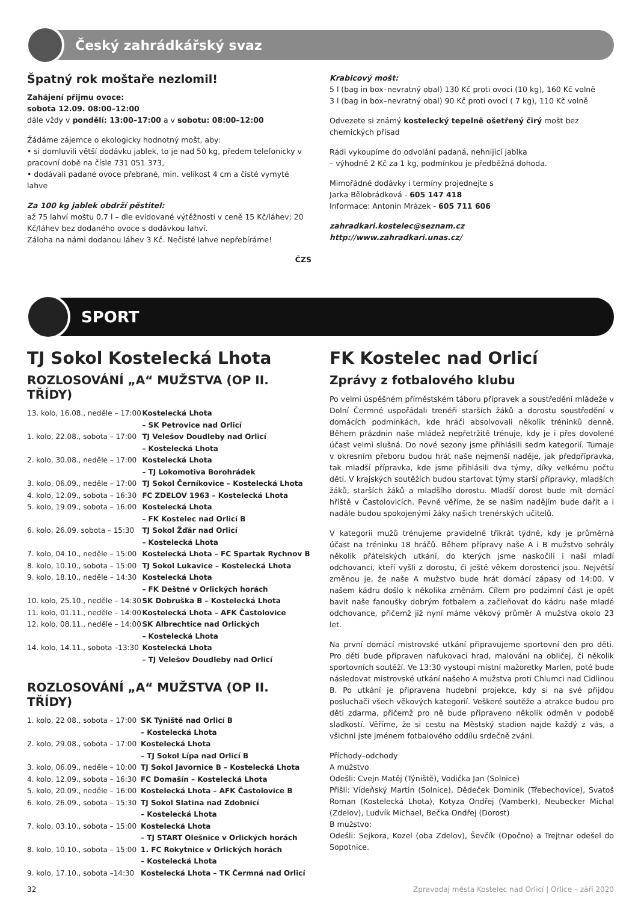Český zahrádkářský svaz
Špatný rok moštaře nezlomil!
Zahájení přijmu ovoce:
sobota 12.09. 08:00–12:00
dále vždy v pondělí: 13:00–17:00 a v sobotu: 08:00–12:00
Žádáme zájemce o ekologicky hodnotný mošt, aby:
• si domluvili větší dodávku jablek, to je nad 50 kg, předem telefonicky v pracovní době na čísle 731 051 373,
• dodávali padané ovoce přebrané, min. velikost 4 cm a čisté vymyté lahve
Za 100 kg jablek obdrží pěstitel:
až 75 lahví moštu 0,7 l – dle evidované výtěžnosti v ceně 15 Kč/láhev; 20 Kč/láhev bez dodaného ovoce s dodávkou lahví.
Záloha na námi dodanou láhev 3 Kč. Nečisté lahve nepřebíráme!
ČZS
Krabicový mošt:
5 l (bag in box–nevratný obal) 130 Kč proti ovoci (10 kg), 160 Kč volně
3 l (bag in box–nevratný obal) 90 Kč proti ovoci ( 7 kg), 110 Kč volně
Odvezete si známý kostelecký tepelně ošetřený čirý mošt bez chemických přísad
Rádi vykoupíme do odvolání padaná, nehnijící jablka
– výhodně 2 Kč za 1 kg, podmínkou je předběžná dohoda.
Mimořádné dodávky i termíny projednejte s
Jarka Bělobrádková - 605 147 418
Informace: Antonín Mrázek - 605 711 606
zahradkari.kostelec@seznam.cz
http://www.zahradkari.unas.cz/
SPORT
TJ Sokol Kostelecká Lhota
ROZLOSOVÁNÍ „A“ MUŽSTVA (OP II. TŘÍDY)
| 13. kolo, 16.08., neděle – 17:00 | Kostelecká Lhota – SK Petrovice nad Orlicí |
| 1. kolo, 22.08., sobota – 17:00 | TJ Velešov Doudleby nad Orlicí – Kostelecká Lhota |
| 2. kolo, 30.08., neděle – 17:00 | Kostelecká Lhota – TJ Lokomotiva Borohrádek |
| 3. kolo, 06.09., neděle – 17:00 | TJ Sokol Černíkovice – Kostelecká Lhota |
| 4. kolo, 12.09., sobota – 16:30 | FC ZDELOV 1963 – Kostelecká Lhota |
| 5. kolo, 19.09., sobota – 16:00 | Kostelecká Lhota – FK Kostelec nad Orlicí B |
| 6. kolo, 26.09. sobota – 15:30 | TJ Sokol Žďár nad Orlicí – Kostelecká Lhota |
| 7. kolo, 04.10., neděle – 15:00 | Kostelecká Lhota – FC Spartak Rychnov B |
| 8. kolo, 10.10., sobota – 15:00 | TJ Sokol Lukavice – Kostelecká Lhota |
| 9. kolo, 18.10., neděle – 14:30 | Kostelecká Lhota – FK Deštné v Orlických horách |
| 10. kolo, 25.10., neděle – 14:30 | SK Dobruška B – Kostelecká Lhota |
| 11. kolo, 01.11., neděle – 14:00 | Kostelecká Lhota – AFK Častolovice |
| 12. kolo, 08.11., neděle – 14:00 | SK Albrechtice nad Orlických – Kostelecká Lhota |
| 14. kolo, 14.11., sobota –13:30 | Kostelecká Lhota – TJ Velešov Doudleby nad Orlicí |
ROZLOSOVÁNÍ „A“ MUŽSTVA (OP II. TŘÍDY)
| 1. kolo, 22 08., sobota – 17:00 | SK Týniště nad Orlicí B – Kostelecká Lhota |
| 2. kolo, 29.08., sobota – 17:00 | Kostelecká Lhota – TJ Sokol Lípa nad Orlicí B |
| 3. kolo, 06.09., neděle – 10:00 | TJ Sokol Javornice B – Kostelecká Lhota |
| 4. kolo, 12.09., sobota – 16:30 | FC Domašín – Kostelecká Lhota |
| 5. kolo, 20.09., neděle – 16:00 | Kostelecká Lhota – AFK Častolovice B |
| 6. kolo, 26.09., sobota – 15:30 | TJ Sokol Slatina nad Zdobnicí – Kostelecká Lhota |
| 7. kolo, 03.10., sobota – 15:00 | Kostelecká Lhota – TJ START Olešnice v Orlických horách |
| 8. kolo, 10.10., sobota – 15:00 | 1. FC Rokytnice v Orlických horách – Kostelecká Lhota |
| 9. kolo, 17.10., sobota –14:30 | Kostelecká Lhota – TK Čermná nad Orlicí |
FK Kostelec nad Orlicí
Zprávy z fotbalového klubu
Po velmi úspěšném příměstském táboru přípravek a soustředění mládeže v Dolní Čermné uspořádali trenéři starších žáků a dorostu soustředění v domácích podmínkách, kde hráči absolvovali několik tréninků denně. Během prázdnin naše mládež nepřetržitě trénuje, kdy je i přes dovolené účast velmi slušná. Do nové sezony jsme přihlásili sedm kategorií. Turnaje v okresním přeboru budou hrát naše nejmenší naděje, jak předpřípravka, tak mladší přípravka, kde jsme přihlásili dva týmy, díky velkému počtu dětí. V krajských soutěžích budou startovat týmy starší přípravky, mladších žáků, starších žáků a mladšího dorostu. Mladší dorost bude mít domácí hřiště v Častolovicích. Pevně věříme, že se našim nadějím bude dařit a i nadále budou spokojenými žáky našich trenérských učitelů.
V kategorii mužů trénujeme pravidelně třikrát týdně, kdy je průměrná účast na tréninku 18 hráčů. Během přípravy naše A i B mužstvo sehrály několik přátelských utkání, do kterých jsme naskočili i naši mladí odchovanci, kteří vyšli z dorostu, či ještě věkem dorostenci jsou. Největší změnou je, že naše A mužstvo bude hrát domácí zápasy od 14:00. V našem kádru došlo k několika změnám. Cílem pro podzimní část je opět bavit naše fanoušky dobrým fotbalem a začleňovat do kádru naše mladé odchovance, přičemž již nyní máme věkový průměr A mužstva okolo 23 let.
Na první domácí mistrovské utkání připravujeme sportovní den pro děti. Pro děti bude připraven nafukovací hrad, malování na obličej, či několik sportovních soutěží. Ve 13:30 vystoupí místní mažoretky Marlen, poté bude následovat mistrovské utkání našeho A mužstva proti Chlumci nad Cidlinou B. Po utkání je připravena hudební projekce, kdy si na své přijdou posluchači všech věkových kategorií. Veškeré soutěže a atrakce budou pro děti zdarma, přičemž pro ně bude připraveno několik odměn v podobě sladkostí. Věříme, že si cestu na Městský stadion najde každý z vás, a všichni jste jménem fotbalového oddílu srdečně zváni.
Příchody–odchody
A mužstvo
Odešli: Cvejn Matěj (Týniště), Vodička Jan (Solnice)
Přišli: Vídeňský Martin (Solnice), Dědeček Dominik (Třebechovice), Svatoš Roman (Kostelecká Lhota), Kotyza Ondřej (Vamberk), Neubecker Michal (Zdelov), Ludvík Michael, Bečka Ondřej (Dorost)
B mužstvo:
Odešli: Sejkora, Kozel (oba Zdelov), Ševčík (Opočno) a Trejtnar odešel do Sopotnice.
32 Zpravodaj města Kostelec nad Orlicí | Orlice – září 2020